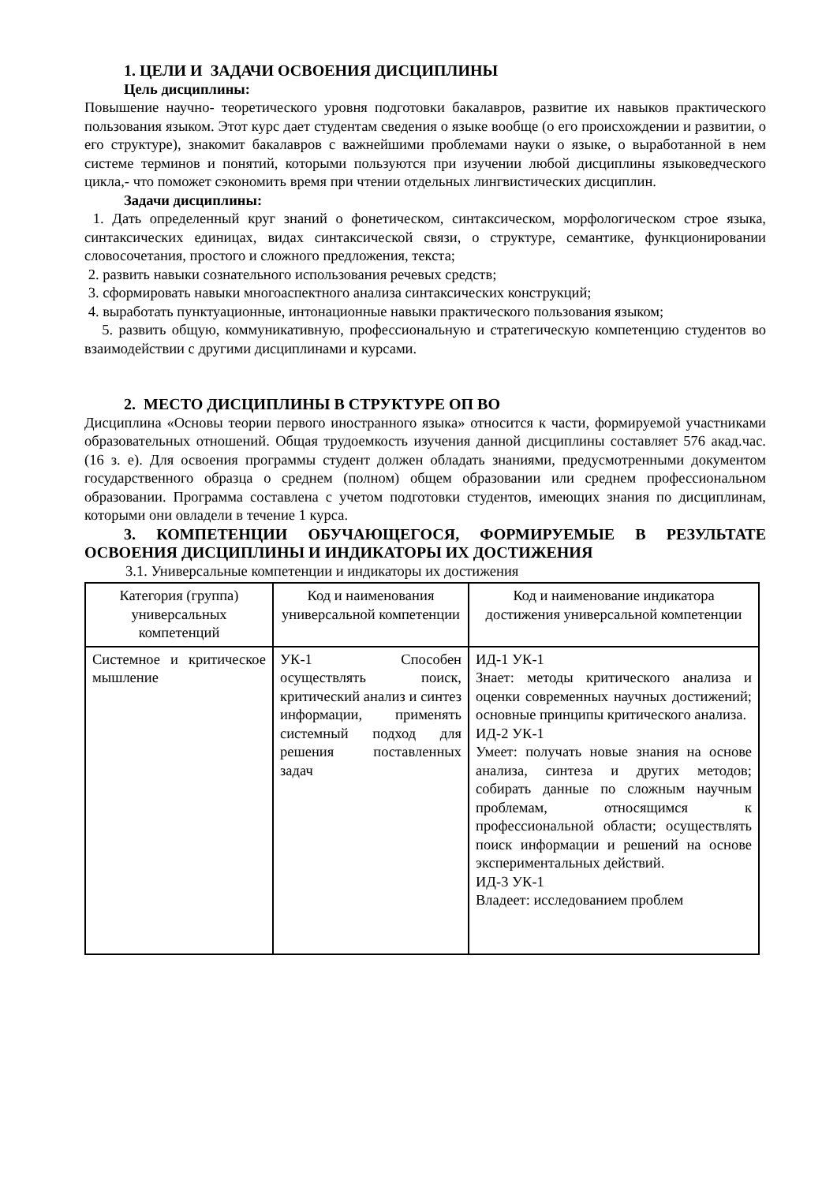1. ЦЕЛИ И ЗАДАЧИ ОСВОЕНИЯ ДИСЦИПЛИНЫ
Цель дисциплины:
Повышение научно- теоретического уровня подготовки бакалавров, развитие их навыков практического пользования языком. Этот курс дает студентам сведения о языке вообще (о его происхождении и развитии, о его структуре), знакомит бакалавров с важнейшими проблемами науки о языке, о выработанной в нем системе терминов и понятий, которыми пользуются при изучении любой дисциплины языковедческого цикла,- что поможет сэкономить время при чтении отдельных лингвистических дисциплин.
Задачи дисциплины:
1. Дать определенный круг знаний о фонетическом, синтаксическом, морфологическом строе языка, синтаксических единицах, видах синтаксической связи, о структуре, семантике, функционировании словосочетания, простого и сложного предложения, текста;
2. развить навыки сознательного использования речевых средств;
3. сформировать навыки многоаспектного анализа синтаксических конструкций;
4. выработать пунктуационные, интонационные навыки практического пользования языком;
5. развить общую, коммуникативную, профессиональную и стратегическую компетенцию студентов во взаимодействии с другими дисциплинами и курсами.
2. МЕСТО ДИСЦИПЛИНЫ В СТРУКТУРЕ ОП ВО
Дисциплина «Основы теории первого иностранного языка» относится к части, формируемой участниками образовательных отношений. Общая трудоемкость изучения данной дисциплины составляет 576 акад.час. (16 з. е). Для освоения программы студент должен обладать знаниями, предусмотренными документом государственного образца о среднем (полном) общем образовании или среднем профессиональном образовании. Программа составлена с учетом подготовки студентов, имеющих знания по дисциплинам, которыми они овладели в течение 1 курса.
3. КОМПЕТЕНЦИИ ОБУЧАЮЩЕГОСЯ, ФОРМИРУЕМЫЕ В РЕЗУЛЬТАТЕ ОСВОЕНИЯ ДИСЦИПЛИНЫ И ИНДИКАТОРЫ ИХ ДОСТИЖЕНИЯ
3.1. Универсальные компетенции и индикаторы их достижения
| Категория (группа) универсальных компетенций | Код и наименования универсальной компетенции | Код и наименование индикатора достижения универсальной компетенции |
| --- | --- | --- |
| Системное и критическое мышление | УК-1 Способен осуществлять поиск, критический анализ и синтез информации, применять системный подход для решения поставленных задач | ИД-1 УК-1 Знает: методы критического анализа и оценки современных научных достижений; основные принципы критического анализа. ИД-2 УК-1 Умеет: получать новые знания на основе анализа, синтеза и других методов; собирать данные по сложным научным проблемам, относящимся к профессиональной области; осуществлять поиск информации и решений на основе экспериментальных действий. ИД-3 УК-1 Владеет: исследованием проблем |